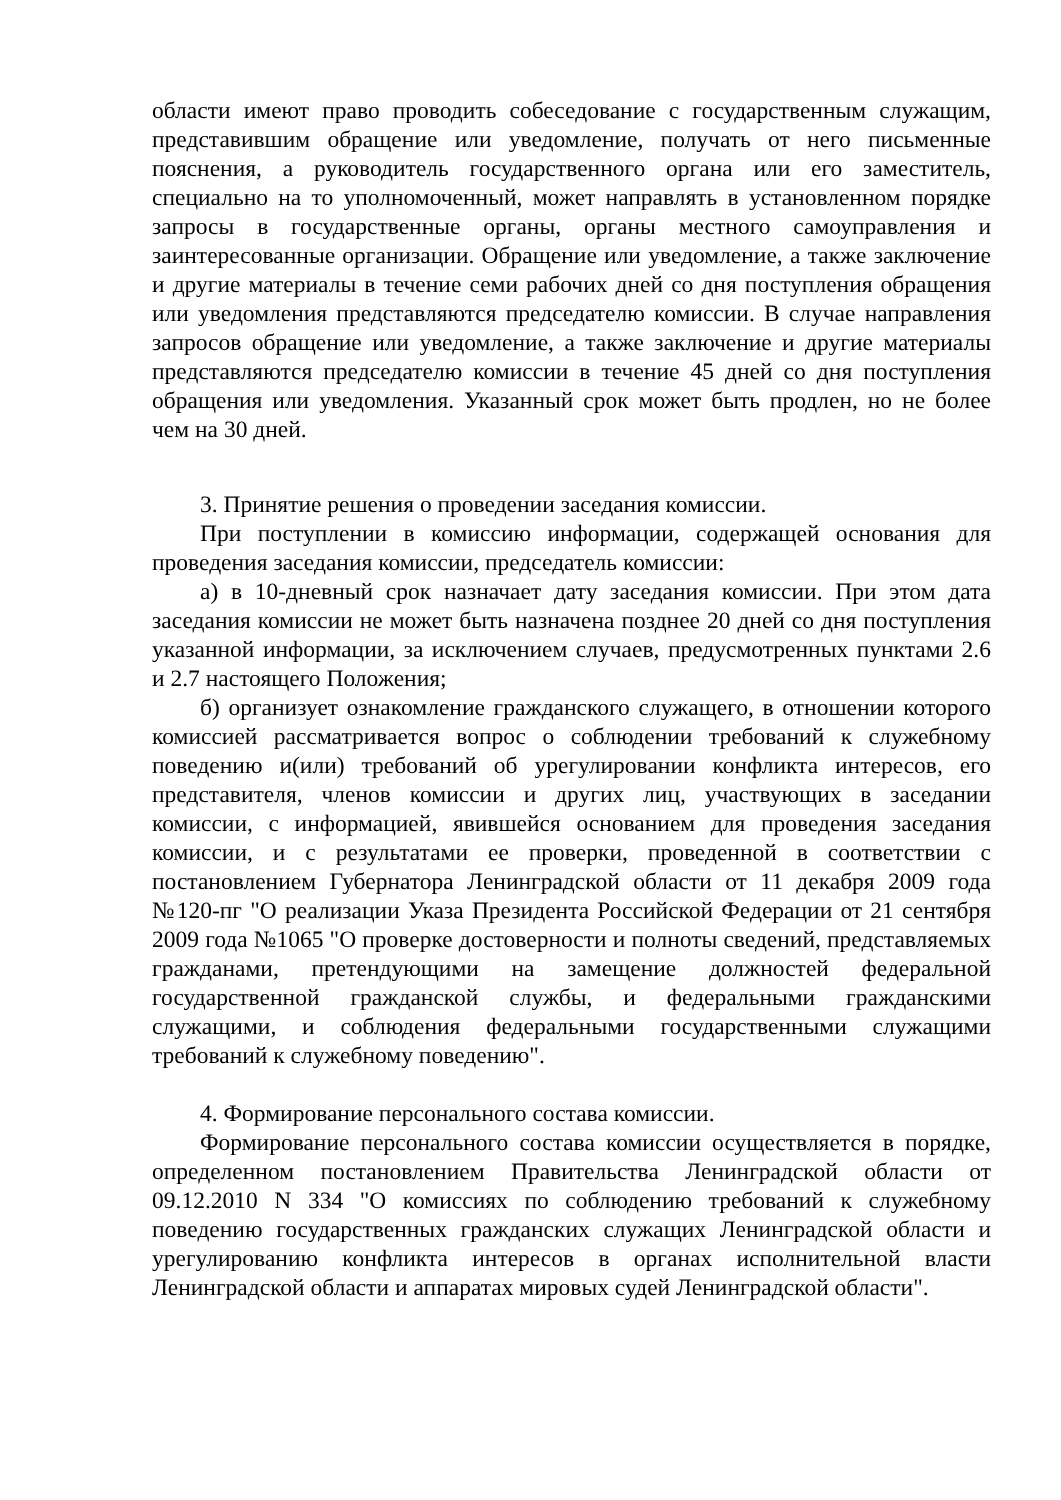области имеют право проводить собеседование с государственным служащим, представившим обращение или уведомление, получать от него письменные пояснения, а руководитель государственного органа или его заместитель, специально на то уполномоченный, может направлять в установленном порядке запросы в государственные органы, органы местного самоуправления и заинтересованные организации. Обращение или уведомление, а также заключение и другие материалы в течение семи рабочих дней со дня поступления обращения или уведомления представляются председателю комиссии. В случае направления запросов обращение или уведомление, а также заключение и другие материалы представляются председателю комиссии в течение 45 дней со дня поступления обращения или уведомления. Указанный срок может быть продлен, но не более чем на 30 дней.
3. Принятие решения о проведении заседания комиссии.
При поступлении в комиссию информации, содержащей основания для проведения заседания комиссии, председатель комиссии:
а) в 10-дневный срок назначает дату заседания комиссии. При этом дата заседания комиссии не может быть назначена позднее 20 дней со дня поступления указанной информации, за исключением случаев, предусмотренных пунктами 2.6 и 2.7 настоящего Положения;
б) организует ознакомление гражданского служащего, в отношении которого комиссией рассматривается вопрос о соблюдении требований к служебному поведению и(или) требований об урегулировании конфликта интересов, его представителя, членов комиссии и других лиц, участвующих в заседании комиссии, с информацией, явившейся основанием для проведения заседания комиссии, и с результатами ее проверки, проведенной в соответствии с постановлением Губернатора Ленинградской области от 11 декабря 2009 года №120-пг "О реализации Указа Президента Российской Федерации от 21 сентября 2009 года №1065 "О проверке достоверности и полноты сведений, представляемых гражданами, претендующими на замещение должностей федеральной государственной гражданской службы, и федеральными гражданскими служащими, и соблюдения федеральными государственными служащими требований к служебному поведению".
4. Формирование персонального состава комиссии.
Формирование персонального состава комиссии осуществляется в порядке, определенном постановлением Правительства Ленинградской области от 09.12.2010 N 334 "О комиссиях по соблюдению требований к служебному поведению государственных гражданских служащих Ленинградской области и урегулированию конфликта интересов в органах исполнительной власти Ленинградской области и аппаратах мировых судей Ленинградской области".